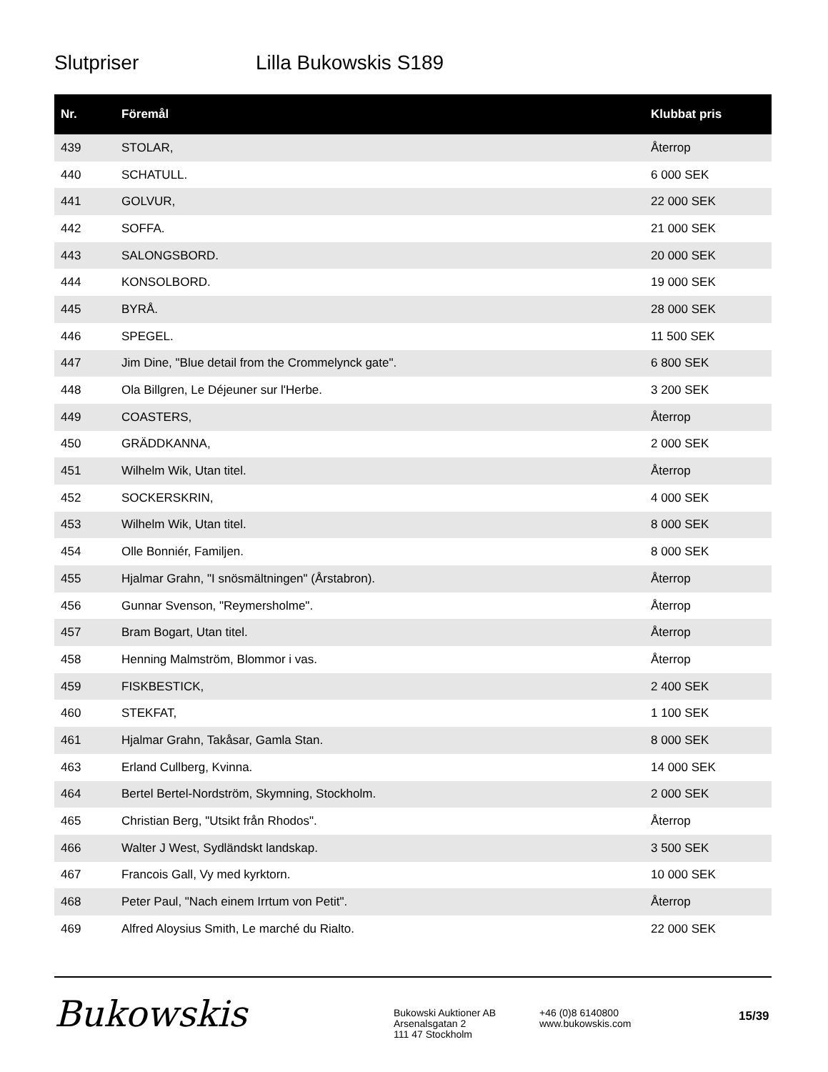Slutpriser Lilla Bukowskis S189
| Nr. | Föremål | Klubbat pris |
| --- | --- | --- |
| 439 | STOLAR, | Återrop |
| 440 | SCHATULL. | 6 000 SEK |
| 441 | GOLVUR, | 22 000 SEK |
| 442 | SOFFA. | 21 000 SEK |
| 443 | SALONGSBORD. | 20 000 SEK |
| 444 | KONSOLBORD. | 19 000 SEK |
| 445 | BYRÅ. | 28 000 SEK |
| 446 | SPEGEL. | 11 500 SEK |
| 447 | Jim Dine, "Blue detail from the Crommelynck gate". | 6 800 SEK |
| 448 | Ola Billgren, Le Déjeuner sur l'Herbe. | 3 200 SEK |
| 449 | COASTERS, | Återrop |
| 450 | GRÄDDKANNA, | 2 000 SEK |
| 451 | Wilhelm Wik, Utan titel. | Återrop |
| 452 | SOCKERSKRIN, | 4 000 SEK |
| 453 | Wilhelm Wik, Utan titel. | 8 000 SEK |
| 454 | Olle Bonniér, Familjen. | 8 000 SEK |
| 455 | Hjalmar Grahn, "I snösmältningen" (Årstabron). | Återrop |
| 456 | Gunnar Svenson, "Reymersholme". | Återrop |
| 457 | Bram Bogart, Utan titel. | Återrop |
| 458 | Henning Malmström, Blommor i vas. | Återrop |
| 459 | FISKBESTICK, | 2 400 SEK |
| 460 | STEKFAT, | 1 100 SEK |
| 461 | Hjalmar Grahn, Takåsar, Gamla Stan. | 8 000 SEK |
| 463 | Erland Cullberg, Kvinna. | 14 000 SEK |
| 464 | Bertel Bertel-Nordström, Skymning, Stockholm. | 2 000 SEK |
| 465 | Christian Berg, "Utsikt från Rhodos". | Återrop |
| 466 | Walter J West, Sydländskt landskap. | 3 500 SEK |
| 467 | Francois Gall, Vy med kyrktorn. | 10 000 SEK |
| 468 | Peter Paul, "Nach einem Irrtum von Petit". | Återrop |
| 469 | Alfred Aloysius Smith, Le marché du Rialto. | 22 000 SEK |
Bukowskis
Bukowski Auktioner AB
Arsenalsgatan 2
111 47 Stockholm
+46 (0)8 6140800
www.bukowskis.com
15/39